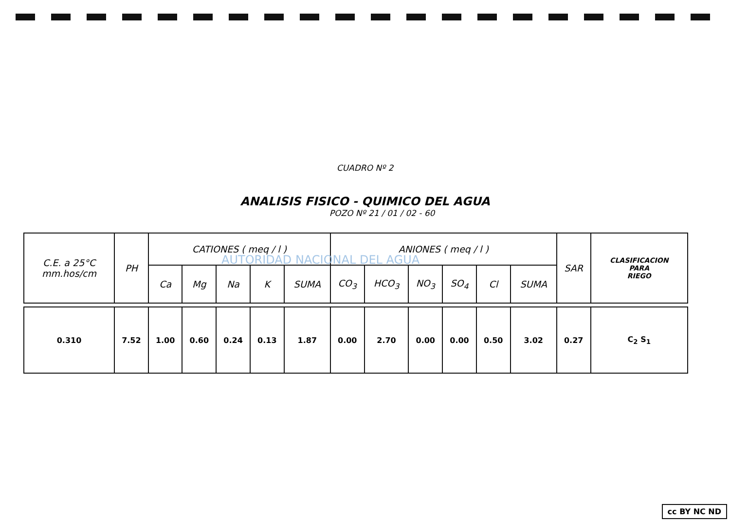CUADRO Nº 2
ANALISIS FISICO - QUIMICO DEL AGUA
POZO Nº 21 / 01 / 02 - 60
| C.E. a 25°C mm.hos/cm | PH | CATIONES ( meq / l ) | | | | | ANIONES ( meq / l ) | | | | | | SAR | CLASIFICACION PARA RIEGO |
| --- | --- | --- | --- | --- | --- | --- | --- | --- | --- | --- | --- | --- | --- | --- |
| | | Ca | Mg | Na | K | SUMA | CO<sub>3</sub> | HCO<sub>3</sub> | NO<sub>3</sub> | SO<sub>4</sub> | Cl | SUMA | | |
| 0.310 | 7.52 | 1.00 | 0.60 | 0.24 | 0.13 | 1.87 | 0.00 | 2.70 | 0.00 | 0.00 | 0.50 | 3.02 | 0.27 | C<sub>2</sub> S<sub>1</sub> |
AUTORIDAD NACIONAL DEL AGUA
cc BY NC ND